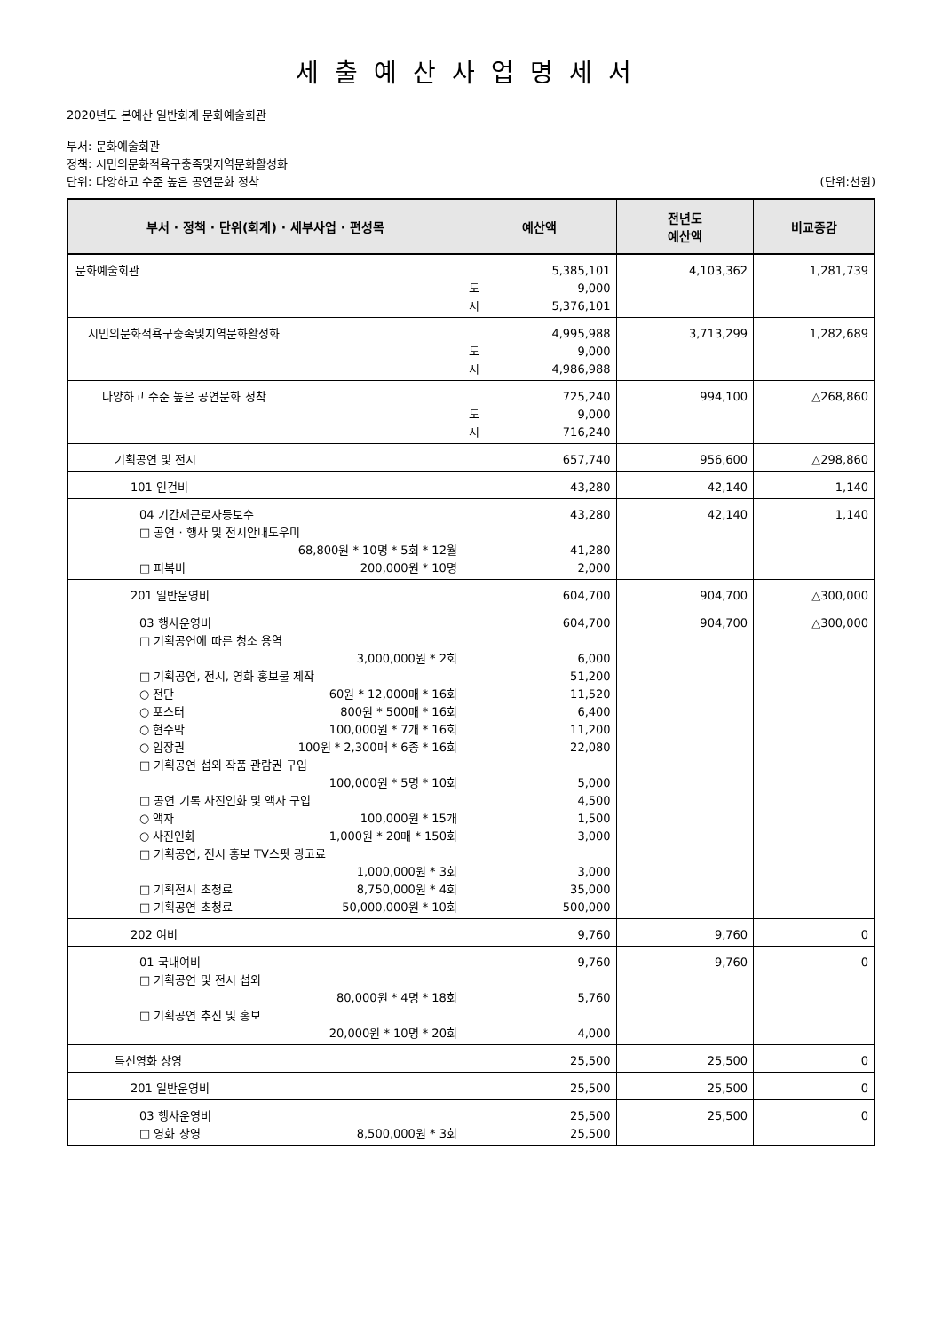세출예산사업명세서
2020년도 본예산 일반회계 문화예술회관
부서: 문화예술회관
정책: 시민의문화적욕구충족및지역문화활성화
단위: 다양하고 수준 높은 공연문화 정착
(단위:천원)
| 부서 · 정책 · 단위(회계) · 세부사업 · 편성목 | 예산액 | 전년도 예산액 | 비교증감 |
| --- | --- | --- | --- |
| 문화예술회관 | 5,385,101 도 9,000 시 5,376,101 | 4,103,362 | 1,281,739 |
| 시민의문화적욕구충족및지역문화활성화 | 4,995,988 도 9,000 시 4,986,988 | 3,713,299 | 1,282,689 |
| 다양하고 수준 높은 공연문화 정착 | 725,240 도 9,000 시 716,240 | 994,100 | △268,860 |
| 기획공연 및 전시 | 657,740 | 956,600 | △298,860 |
| 101 인건비 | 43,280 | 42,140 | 1,140 |
| 04 기간제근로자등보수 □ 공연 · 행사 및 전시안내도우미 68,800원 * 10명 * 5회 * 12월 □ 피복비 200,000원 * 10명 | 43,280 41,280 2,000 | 42,140 | 1,140 |
| 201 일반운영비 | 604,700 | 904,700 | △300,000 |
| 03 행사운영비 □ 기획공연에 따른 청소 용역 3,000,000원 * 2회 □ 기획공연, 전시, 영화 홍보물 제작 ○ 전단 60원 * 12,000매 * 16회 ○ 포스터 800원 * 500매 * 16회 ○ 현수막 100,000원 * 7개 * 16회 ○ 입장권 100원 * 2,300매 * 6종 * 16회 □ 기획공연 섭외 작품 관람권 구입 100,000원 * 5명 * 10회 □ 공연 기록 사진인화 및 액자 구입 ○ 액자 100,000원 * 15개 ○ 사진인화 1,000원 * 20매 * 150회 □ 기획공연, 전시 홍보 TV스팟 광고료 1,000,000원 * 3회 □ 기획전시 초청료 8,750,000원 * 4회 □ 기획공연 초청료 50,000,000원 * 10회 | 604,700 6,000 51,200 11,520 6,400 11,200 22,080 5,000 4,500 1,500 3,000 3,000 35,000 500,000 | 904,700 | △300,000 |
| 202 여비 | 9,760 | 9,760 | 0 |
| 01 국내여비 □ 기획공연 및 전시 섭외 80,000원 * 4명 * 18회 □ 기획공연 추진 및 홍보 20,000원 * 10명 * 20회 | 9,760 5,760 4,000 | 9,760 | 0 |
| 특선영화 상영 | 25,500 | 25,500 | 0 |
| 201 일반운영비 | 25,500 | 25,500 | 0 |
| 03 행사운영비 □ 영화 상영 8,500,000원 * 3회 | 25,500 25,500 | 25,500 | 0 |